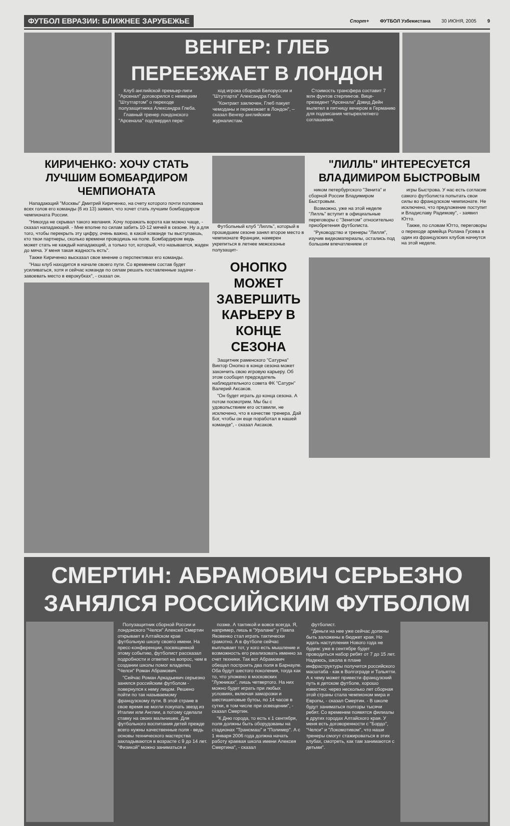ФУТБОЛ ЕВРАЗИИ: БЛИЖНЕЕ ЗАРУБЕЖЬЕ
Спорт+ ФУТБОЛ Узбекистана 30 ИЮНЯ, 2005 9
ВЕНГЕР: ГЛЕБ
ПЕРЕЕЗЖАЕТ В ЛОНДОН
Клуб английской премьер-лиги "Арсенал" договорился с немецким "Штутгартом" о переходе полузащитника Александра Глеба.
Главный тренер лондонского "Арсенала" подтвердил пере-
ход игрока сборной Белоруссии и "Штутгарта" Александра Глеба.
"Контракт заключен, Глеб пакует чемоданы и переезжает в Лондон", – сказал Венгер английским журналистам.
Стоимость трансфера составит 7 млн фунтов стерлингов. Вице-президент "Арсенала" Дэвид Дейн вылетел в пятницу вечером в Германию для подписания четырехлетнего соглашения.
КИРИЧЕНКО: ХОЧУ СТАТЬ ЛУЧШИМ БОМБАРДИРОМ ЧЕМПИОНАТА
Нападающий "Москвы" Дмитрий Кириченко, на счету которого почти половина всех голов его команды (6 из 13) заявил, что хочет стать лучшим бомбардиром чемпионата России.
"Никогда не скрывал такого желания. Хочу поражать ворота как можно чаще, - сказал нападающий. - Мне вполне по силам забить 10-12 мячей в сезоне. Ну а для того, чтобы перекрыть эту цифру, очень важно, в какой команде ты выступаешь, кто твои партнеры, сколько времени проводишь на поле. Бомбардиром ведь может стать не каждый нападающий, а только тот, который, что называется, жаден до мяча. У меня такая жадность есть".
Также Кириченко высказал свое мнение о перспективах его команды.
"Наш клуб находится в начале своего пути. Со временем состав будет усиливаться, хотя и сейчас команде по силам решать поставленные задачи - завоевать место в еврокубках", - сказал он.
Футбольный клуб "Лилль", который в прошедшем сезоне занял второе место в чемпионате Франции, намерен укрепиться в летнее межсезонье полузащит-
"ЛИЛЛЬ" ИНТЕРЕСУЕТСЯ ВЛАДИМИРОМ БЫСТРОВЫМ
ником петербургского "Зенита" и сборной России Владимиром Быстровым.
Возможно, уже на этой неделе "Лилль" вступит в официальные переговоры с "Зенитом" относительно приобретения футболиста.
"Руководство и тренеры "Лилля", изучив видеоматериалы, остались под большим впечатлением от
игры Быстрова. У нас есть согласие самого футболиста попытать свои силы во французском чемпионате. Не исключено, что предложение поступит и Владиславу Радимову", - заявил Ютто.
Также, по словам Ютто, переговоры о переходе армейца Ролана Гусева в один из французских клубов начнутся на этой неделе.
ОНОПКО МОЖЕТ ЗАВЕРШИТЬ КАРЬЕРУ В КОНЦЕ СЕЗОНА
Защитник раменского "Сатурна" Виктор Онопко в конце сезона может закончить свою игровую карьеру. Об этом сообщил председатель наблюдательного совета ФК "Сатурн" Валерий Аксаков.
"Он будет играть до конца сезона. А потом посмотрим. Мы бы с удовольствием его оставили, не исключено, что в качестве тренера. Дай Бог, чтобы он еще поработал в нашей команде", - сказал Аксаков.
СМЕРТИН: АБРАМОВИЧ СЕРЬЕЗНО ЗАНЯЛСЯ РОССИЙСКИМ ФУТБОЛОМ
Полузащитник сборной России и лондонского "Челси" Алексей Смертин открывает в Алтайском крае футбольную школу своего имени. На пресс-конференции, посвященной этому событию, футболист рассказал подробности и ответил на вопрос, чем в создании школы помог владелец "Челси" Роман Абрамович.
"Сейчас Роман Аркадьевич серьезно занялся российским футболом - повернулся к нему лицом. Решено пойти по так называемому французскому пути. В этой стране в свое время не могли покупать звезд из Италии или Англии, а потому сделали ставку на своих мальчишек. Для футбольного воспитания детей прежде всего нужны качественные поля - ведь основы технического мастерства закладываются в возрасте с 9 до 14 лет. "Физикой" можно заниматься и
позже. А тактикой и вовсе всегда. Я, например, лишь в "Уралане" у Павла Яковенко стал играть тактически грамотно. А в футболе сейчас выплывает тот, у кого есть мышление и возможность его реализовать именно за счет техники. Так вот Абрамович обещал построить два поля в Барнауле. Оба будут шестого поколения, тогда как то, что уложено в московских "Лужниках", лишь четвертого. На них можно будет играть при любых условиях, включая заморозки и шестишиповые бутсы, по 14 часов в сутки, в том числе при освещении", - сказал Смертин.
"К Дню города, то есть к 1 сентября, поля должны быть оборудованы на стадионах "Трансмаш" и "Полимер". А с 1 января 2006 года должна начать работу краевая школа имени Алексея Смертина", - сказал
футболист.
"Деньги на нее уже сейчас должны быть заложены в бюджет края. Но ждать наступления Нового года не будем: уже в сентябре будет проводиться набор ребят от 7 до 15 лет. Надеюсь, школа в плане инфраструктуры получится российского масштаба - как в Волгограде и Тольятти. А к чему может привести французский путь в детском футболе, хорошо известно: через несколько лет сборная этой страны стала чемпионом мира и Европы, - сказал Смертин. - В школе будут заниматься полторы тысячи ребят. Со временем появятся филиалы в других городах Алтайского края. У меня есть договоренности с "Бордо", "Челси" и "Локомотивом", что наши тренеры смогут стажироваться в этих клубах, смотреть, как там занимаются с детьми".